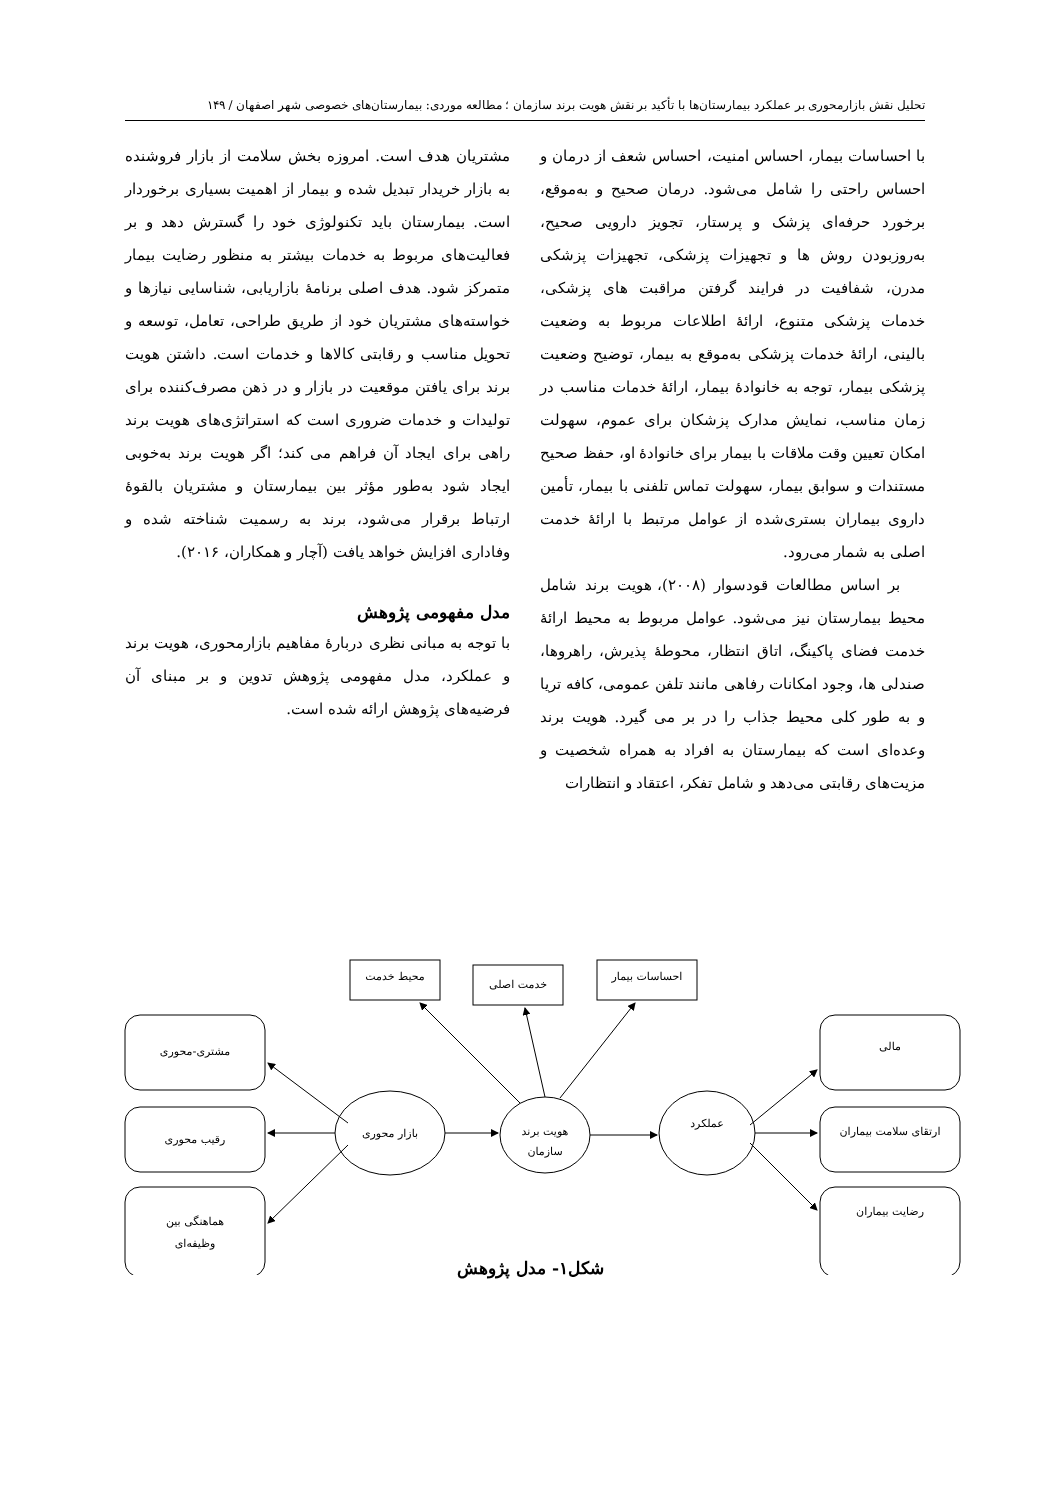تحلیل نقش بازارمحوری بر عملکرد بیمارستان‌ها با تأکید بر نقش هویت برند سازمان ؛ مطالعه موردی: بیمارستان‌های خصوصی شهر اصفهان / ۱۴۹
با احساسات بیمار، احساس امنیت، احساس شعف از درمان و احساس راحتی را شامل می‌شود. درمان صحیح و به‌موقع، برخورد حرفه‌ای پزشک و پرستار، تجویز دارویی صحیح، به‌روزبودن روش ها و تجهیزات پزشکی، تجهیزات پزشکی مدرن، شفافیت در فرایند گرفتن مراقبت های پزشکی، خدمات پزشکی متنوع، ارائهٔ اطلاعات مربوط به وضعیت بالینی، ارائهٔ خدمات پزشکی به‌موقع به بیمار، توضیح وضعیت پزشکی بیمار، توجه به خانوادهٔ بیمار، ارائهٔ خدمات مناسب در زمان مناسب، نمایش مدارک پزشکان برای عموم، سهولت امکان تعیین وقت ملاقات با بیمار برای خانوادهٔ او، حفظ صحیح مستندات و سوابق بیمار، سهولت تماس تلفنی با بیمار، تأمین داروی بیماران بستری‌شده از عوامل مرتبط با ارائهٔ خدمت اصلی به شمار می‌رود.
بر اساس مطالعات قودسوار (۲۰۰۸)، هویت برند شامل محیط بیمارستان نیز می‌شود. عوامل مربوط به محیط ارائهٔ خدمت فضای پاکینگ، اتاق انتظار، محوطهٔ پذیرش، راهروها، صندلی ها، وجود امکانات رفاهی مانند تلفن عمومی، کافه تریا و به طور کلی محیط جذاب را در بر می گیرد. هویت برند وعده‌ای است که بیمارستان به افراد به همراه شخصیت و مزیت‌های رقابتی می‌دهد و شامل تفکر، اعتقاد و انتظارات
مشتریان هدف است. امروزه بخش سلامت از بازار فروشنده به بازار خریدار تبدیل شده و بیمار از اهمیت بسیاری برخوردار است. بیمارستان باید تکنولوژی خود را گسترش دهد و بر فعالیت‌های مربوط به خدمات بیشتر به منظور رضایت بیمار متمرکز شود. هدف اصلی برنامهٔ بازاریابی، شناسایی نیازها و خواسته‌های مشتریان خود از طریق طراحی، تعامل، توسعه و تحویل مناسب و رقابتی کالاها و خدمات است. داشتن هویت برند برای یافتن موقعیت در بازار و در ذهن مصرف‌کننده برای تولیدات و خدمات ضروری است که استراتژی‌های هویت برند راهی برای ایجاد آن فراهم می کند؛ اگر هویت برند به‌خوبی ایجاد شود به‌طور مؤثر بین بیمارستان و مشتریان بالقوهٔ ارتباط برقرار می‌شود، برند به رسمیت شناخته شده و وفاداری افزایش خواهد یافت (آچار و همکاران، ۲۰۱۶).
مدل مفهومی پژوهش
با توجه به مبانی نظری دربارهٔ مفاهیم بازارمحوری، هویت برند و عملکرد، مدل مفهومی پژوهش تدوین و بر مبنای آن فرضیه‌های پژوهش ارائه شده است.
محیط خدمت
خدمت اصلی
احساسات بیمار
مشتری-محوری
رقیب محوری
هماهنگی بین
وظیفه‌ای
مالی
ارتقای سلامت بیماران
رضایت بیماران
بازار محوری
هویت برند
سازمان
عملکرد
شکل۱- مدل پژوهش